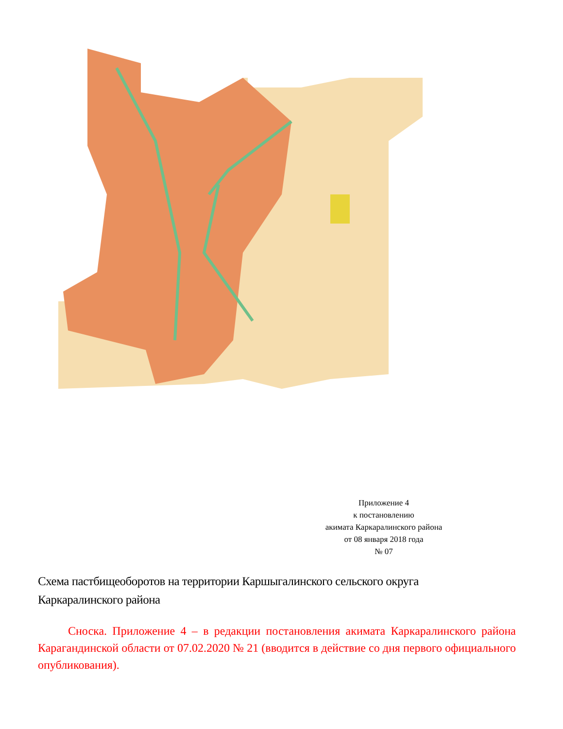Приложение 4
к постановлению
акимата Каркаралинского района
от 08 января 2018 года
№ 07
Схема пастбищеоборотов на территории Каршыгалинского сельского округа Каркаралинского района
Сноска. Приложение 4 – в редакции постановления акимата Каркаралинского района Карагандинской области от 07.02.2020 № 21 (вводится в действие со дня первого официального опубликования).